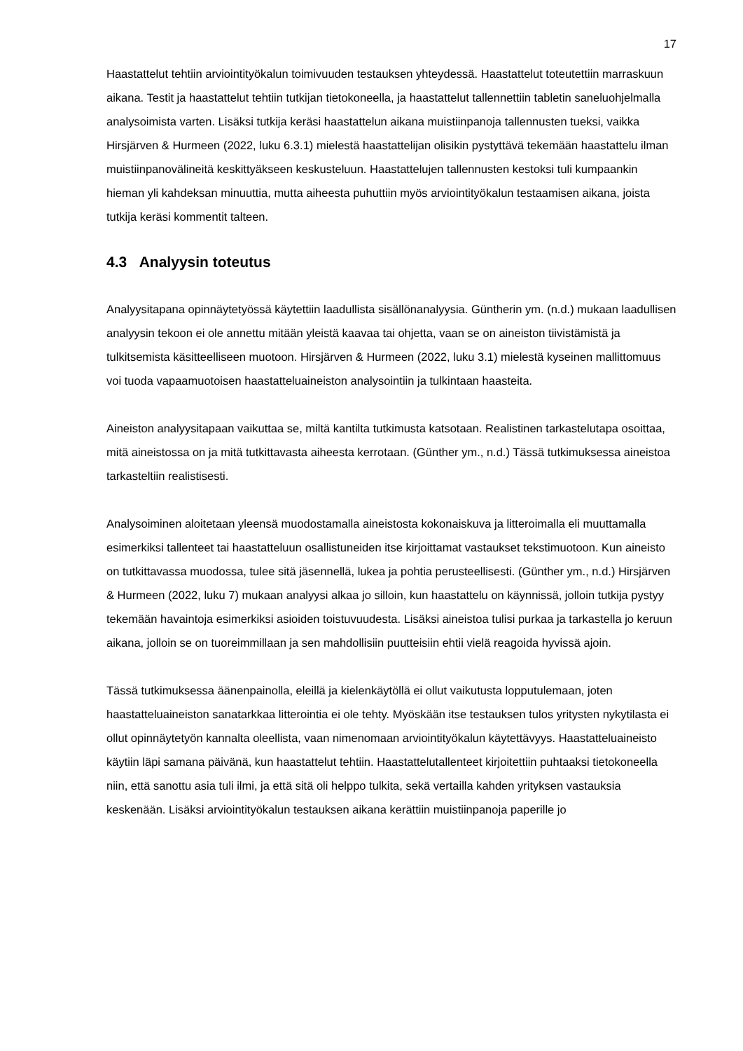17
Haastattelut tehtiin arviointityökalun toimivuuden testauksen yhteydessä. Haastattelut toteutettiin marraskuun aikana. Testit ja haastattelut tehtiin tutkijan tietokoneella, ja haastattelut tallennettiin tabletin saneluohjelmalla analysoimista varten. Lisäksi tutkija keräsi haastattelun aikana muistiinpanoja tallennusten tueksi, vaikka Hirsjärven & Hurmeen (2022, luku 6.3.1) mielestä haastattelijan olisikin pystyttävä tekemään haastattelu ilman muistiinpanovälineitä keskittyäkseen keskusteluun. Haastattelujen tallennusten kestoksi tuli kumpaankin hieman yli kahdeksan minuuttia, mutta aiheesta puhuttiin myös arviointityökalun testaamisen aikana, joista tutkija keräsi kommentit talteen.
4.3 Analyysin toteutus
Analyysitapana opinnäytetyössä käytettiin laadullista sisällönanalyysia. Güntherin ym. (n.d.) mukaan laadullisen analyysin tekoon ei ole annettu mitään yleistä kaavaa tai ohjetta, vaan se on aineiston tiivistämistä ja tulkitsemista käsitteelliseen muotoon. Hirsjärven & Hurmeen (2022, luku 3.1) mielestä kyseinen mallittomuus voi tuoda vapaamuotoisen haastatteluaineiston analysointiin ja tulkintaan haasteita.
Aineiston analyysitapaan vaikuttaa se, miltä kantilta tutkimusta katsotaan. Realistinen tarkastelutapa osoittaa, mitä aineistossa on ja mitä tutkittavasta aiheesta kerrotaan. (Günther ym., n.d.) Tässä tutkimuksessa aineistoa tarkasteltiin realistisesti.
Analysoiminen aloitetaan yleensä muodostamalla aineistosta kokonaiskuva ja litteroimalla eli muuttamalla esimerkiksi tallenteet tai haastatteluun osallistuneiden itse kirjoittamat vastaukset tekstimuotoon. Kun aineisto on tutkittavassa muodossa, tulee sitä jäsennellä, lukea ja pohtia perusteellisesti. (Günther ym., n.d.) Hirsjärven & Hurmeen (2022, luku 7) mukaan analyysi alkaa jo silloin, kun haastattelu on käynnissä, jolloin tutkija pystyy tekemään havaintoja esimerkiksi asioiden toistuvuudesta. Lisäksi aineistoa tulisi purkaa ja tarkastella jo keruun aikana, jolloin se on tuoreimmillaan ja sen mahdollisiin puutteisiin ehtii vielä reagoida hyvissä ajoin.
Tässä tutkimuksessa äänenpainolla, eleillä ja kielenkäytöllä ei ollut vaikutusta lopputulemaan, joten haastatteluaineiston sanatarkkaa litterointia ei ole tehty. Myöskään itse testauksen tulos yritysten nykytilasta ei ollut opinnäytetyön kannalta oleellista, vaan nimenomaan arviointityökalun käytettävyys. Haastatteluaineisto käytiin läpi samana päivänä, kun haastattelut tehtiin. Haastattelutallenteet kirjoitettiin puhtaaksi tietokoneella niin, että sanottu asia tuli ilmi, ja että sitä oli helppo tulkita, sekä vertailla kahden yrityksen vastauksia keskenään. Lisäksi arviointityökalun testauksen aikana kerättiin muistiinpanoja paperille jo